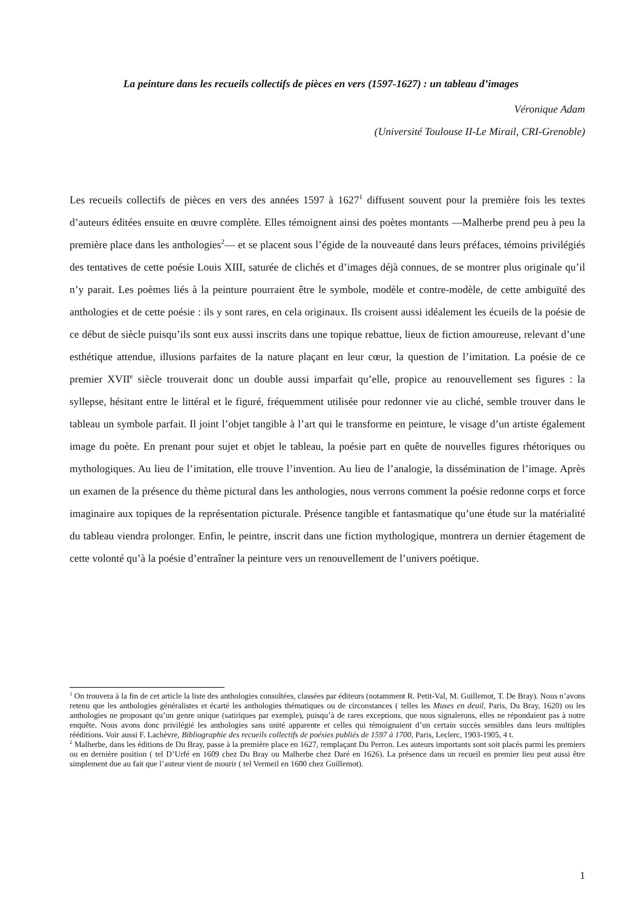La peinture dans les recueils collectifs de pièces en vers (1597-1627) : un tableau d’images
Véronique Adam
(Université Toulouse II-Le Mirail, CRI-Grenoble)
Les recueils collectifs de pièces en vers des années 1597 à 1627<sup>1</sup> diffusent souvent pour la première fois les textes d’auteurs éditées ensuite en œuvre complète. Elles témoignent ainsi des poètes montants —Malherbe prend peu à peu la première place dans les anthologies<sup>2</sup>— et se placent sous l’égide de la nouveauté dans leurs préfaces, témoins privilégiés des tentatives de cette poésie Louis XIII, saturée de clichés et d’images déjà connues, de se montrer plus originale qu’il n’y parait. Les poèmes liés à la peinture pourraient être le symbole, modèle et contre-modèle, de cette ambiguïté des anthologies et de cette poésie : ils y sont rares, en cela originaux. Ils croisent aussi idéalement les écueils de la poésie de ce début de siècle puisqu’ils sont eux aussi inscrits dans une topique rebattue, lieux de fiction amoureuse, relevant d’une esthétique attendue, illusions parfaites de la nature plaçant en leur cœur, la question de l’imitation. La poésie de ce premier XVII<sup>e</sup> siècle trouverait donc un double aussi imparfait qu’elle, propice au renouvellement ses figures : la syllepse, hésitant entre le littéral et le figuré, fréquemment utilisée pour redonner vie au cliché, semble trouver dans le tableau un symbole parfait. Il joint l’objet tangible à l’art qui le transforme en peinture, le visage d’un artiste également image du poète. En prenant pour sujet et objet le tableau, la poésie part en quête de nouvelles figures rhétoriques ou mythologiques. Au lieu de l’imitation, elle trouve l’invention. Au lieu de l’analogie, la dissémination de l’image. Après un examen de la présence du thème pictural dans les anthologies, nous verrons comment la poésie redonne corps et force imaginaire aux topiques de la représentation picturale. Présence tangible et fantasmatique qu’une étude sur la matérialité du tableau viendra prolonger. Enfin, le peintre, inscrit dans une fiction mythologique, montrera un dernier étagement de cette volonté qu’à la poésie d’entraîner la peinture vers un renouvellement de l’univers poétique.
<sup>1</sup> On trouvera à la fin de cet article la liste des anthologies consultées, classées par éditeurs (notamment R. Petit-Val, M. Guillemot, T. De Bray). Nous n’avons retenu que les anthologies généralistes et écarté les anthologies thématiques ou de circonstances ( telles les Muses en deuil, Paris, Du Bray, 1620) ou les anthologies ne proposant qu’un genre unique (satiriques par exemple), puisqu’à de rares exceptions, que nous signalerons, elles ne répondaient pas à notre enquête. Nous avons donc privilégié les anthologies sans unité apparente et celles qui témoignaient d’un certain succès sensibles dans leurs multiples rééditions. Voir aussi F. Lachèvre, Bibliographie des recueils collectifs de poésies publiés de 1597 à 1700, Paris, Leclerc, 1903-1905, 4 t.
<sup>2</sup> Malherbe, dans les éditions de Du Bray, passe à la première place en 1627, remplaçant Du Perron. Les auteurs importants sont soit placés parmi les premiers ou en dernière position ( tel D’Urfé en 1609 chez Du Bray ou Malherbe chez Daré en 1626). La présence dans un recueil en premier lieu peut aussi être simplement due au fait que l’auteur vient de mourir ( tel Vermeil en 1600 chez Guillemot).
1